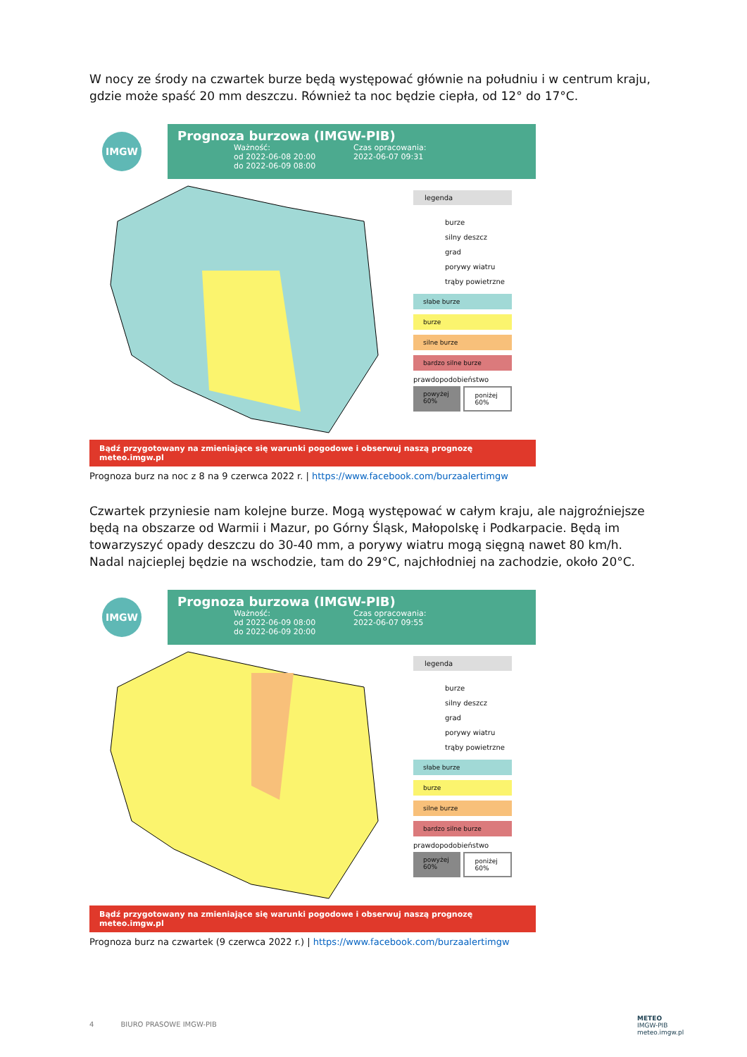W nocy ze środy na czwartek burze będą występować głównie na południu i w centrum kraju, gdzie może spaść 20 mm deszczu. Również ta noc będzie ciepła, od 12° do 17°C.
IMGW
Prognoza burzowa (IMGW-PIB)
Ważność:
od 2022-06-08 20:00
do 2022-06-09 08:00
Czas opracowania:
2022-06-07 09:31
legenda
burze
silny deszcz
grad
porywy wiatru
trąby powietrzne
słabe burze
burze
silne burze
bardzo silne burze
prawdopodobieństwo
powyżej 60% poniżej 60%
Bądź przygotowany na zmieniające się warunki pogodowe i obserwuj naszą prognozę meteo.imgw.pl
Prognoza burz na noc z 8 na 9 czerwca 2022 r. | https://www.facebook.com/burzaalertimgw
Czwartek przyniesie nam kolejne burze. Mogą występować w całym kraju, ale najgroźniejsze będą na obszarze od Warmii i Mazur, po Górny Śląsk, Małopolskę i Podkarpacie. Będą im towarzyszyć opady deszczu do 30-40 mm, a porywy wiatru mogą sięgną nawet 80 km/h. Nadal najcieplej będzie na wschodzie, tam do 29°C, najchłodniej na zachodzie, około 20°C.
IMGW
Prognoza burzowa (IMGW-PIB)
Ważność:
od 2022-06-09 08:00
do 2022-06-09 20:00
Czas opracowania:
2022-06-07 09:55
legenda
burze
silny deszcz
grad
porywy wiatru
trąby powietrzne
słabe burze
burze
silne burze
bardzo silne burze
prawdopodobieństwo
powyżej 60% poniżej 60%
Bądź przygotowany na zmieniające się warunki pogodowe i obserwuj naszą prognozę meteo.imgw.pl
Prognoza burz na czwartek (9 czerwca 2022 r.) | https://www.facebook.com/burzaalertimgw
4 BIURO PRASOWE IMGW-PIB
METEO
IMGW-PIB
meteo.imgw.pl